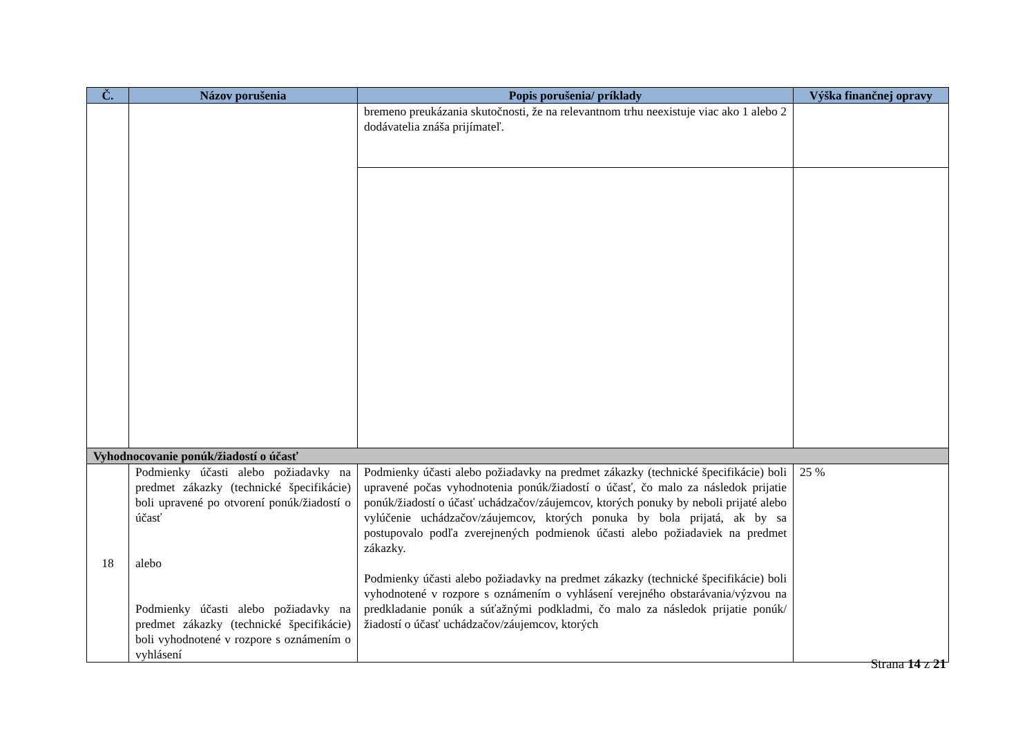| Č. | Názov porušenia | Popis porušenia/ príklady | Výška finančnej opravy |
| --- | --- | --- | --- |
| | | bremeno preukázania skutočnosti, že na relevantnom trhu neexistuje viac ako 1 alebo 2 dodávatelia znáša prijímateľ. | |
| Vyhodnocovanie ponúk/žiadostí o účasť | | | |
| 18 | Podmienky účasti alebo požiadavky na predmet zákazky (technické špecifikácie) boli upravené po otvorení ponúk/žiadostí o účasť alebo Podmienky účasti alebo požiadavky na predmet zákazky (technické špecifikácie) boli vyhodnotené v rozpore s oznámením o vyhlásení | Podmienky účasti alebo požiadavky na predmet zákazky (technické špecifikácie) boli upravené počas vyhodnotenia ponúk/žiadostí o účasť, čo malo za následok prijatie ponúk/žiadostí o účasť uchádzačov/záujemcov, ktorých ponuky by neboli prijaté alebo vylúčenie uchádzačov/záujemcov, ktorých ponuka by bola prijatá, ak by sa postupovalo podľa zverejnených podmienok účasti alebo požiadaviek na predmet zákazky. Podmienky účasti alebo požiadavky na predmet zákazky (technické špecifikácie) boli vyhodnotené v rozpore s oznámením o vyhlásení verejného obstarávania/výzvou na predkladanie ponúk a súťažnými podkladmi, čo malo za následok prijatie ponúk/žiadostí o účasť uchádzačov/záujemcov, ktorých | 25 % |
Strana 14 z 21